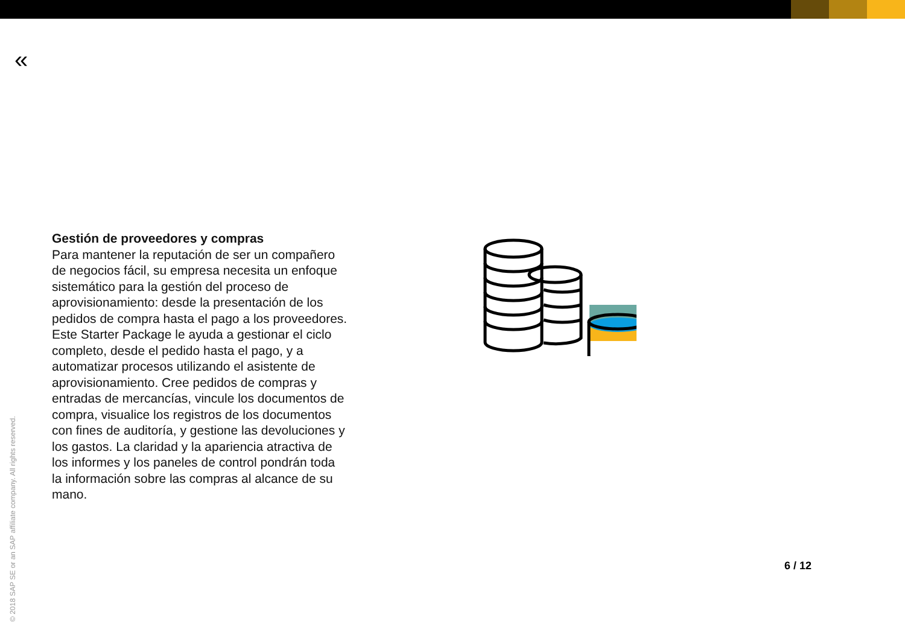«
Gestión de proveedores y compras
Para mantener la reputación de ser un compañero de negocios fácil, su empresa necesita un enfoque sistemático para la gestión del proceso de aprovisionamiento: desde la presentación de los pedidos de compra hasta el pago a los proveedores. Este Starter Package le ayuda a gestionar el ciclo completo, desde el pedido hasta el pago, y a automatizar procesos utilizando el asistente de aprovisionamiento. Cree pedidos de compras y entradas de mercancías, vincule los documentos de compra, visualice los registros de los documentos con fines de auditoría, y gestione las devoluciones y los gastos. La claridad y la apariencia atractiva de los informes y los paneles de control pondrán toda la información sobre las compras al alcance de su mano.
6 / 12
© 2018 SAP SE or an SAP affiliate company. All rights reserved.